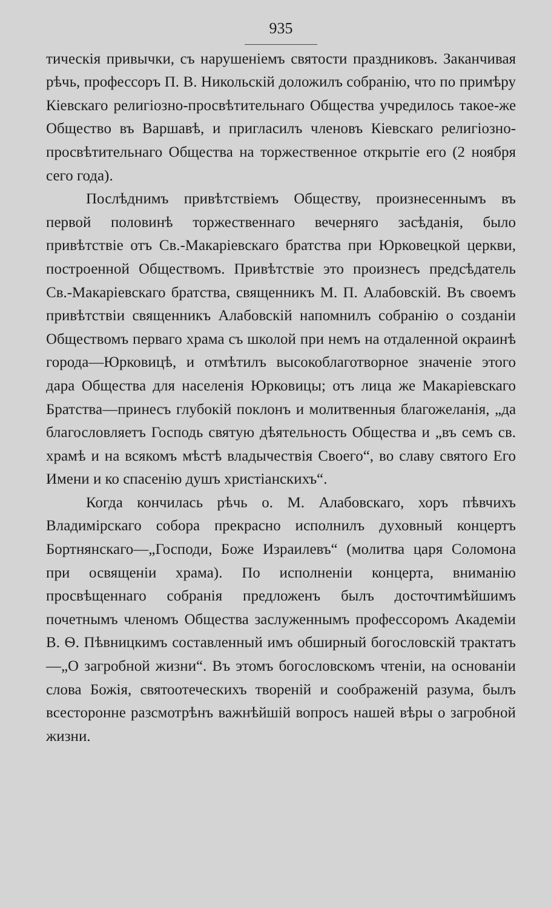935
тическія привычки, съ нарушеніемъ святости праздниковъ. Заканчивая рѣчь, профессоръ П. В. Никольскій доложилъ собранію, что по примѣру Кіевскаго религіозно-просвѣтительнаго Общества учредилось такое-же Общество въ Варшавѣ, и пригласилъ членовъ Кіевскаго религіозно-просвѣтительнаго Общества на торжественное открытіе его (2 ноября сего года).
Послѣднимъ привѣтствіемъ Обществу, произнесеннымъ въ первой половинѣ торжественнаго вечерняго засѣданія, было привѣтствіе отъ Св.-Макаріевскаго братства при Юрковецкой церкви, построенной Обществомъ. Привѣтствіе это произнесъ предсѣдатель Св.-Макаріевскаго братства, священникъ М. П. Алабовскій. Въ своемъ привѣтствіи священникъ Алабовскій напомнилъ собранію о созданіи Обществомъ перваго храма съ школой при немъ на отдаленной окраинѣ города—Юрковицѣ, и отмѣтилъ высокоблаготворное значеніе этого дара Общества для населенія Юрковицы; отъ лица же Макаріевскаго Братства—принесъ глубокій поклонъ и молитвенныя благожеланія, „да благословляетъ Господь святую дѣятельность Общества и „въ семъ св. храмѣ и на всякомъ мѣстѣ владычествія Своего“, во славу святого Его Имени и ко спасенію душъ христіанскихъ“.
Когда кончилась рѣчь о. М. Алабовскаго, хоръ пѣвчихъ Владимірскаго собора прекрасно исполнилъ духовный концертъ Бортнянскаго—„Господи, Боже Израилевъ“ (молитва царя Соломона при освященіи храма). По исполненіи концерта, вниманію просвѣщеннаго собранія предложенъ былъ досточтимѣйшимъ почетнымъ членомъ Общества заслуженнымъ профессоромъ Академіи В. Ѳ. Пѣвницкимъ составленный имъ обширный богословскій трактатъ—„О загробной жизни“. Въ этомъ богословскомъ чтеніи, на основаніи слова Божія, святоотеческихъ твореній и соображеній разума, былъ всесторонне разсмотрѣнъ важнѣйшій вопросъ нашей вѣры о загробной жизни.